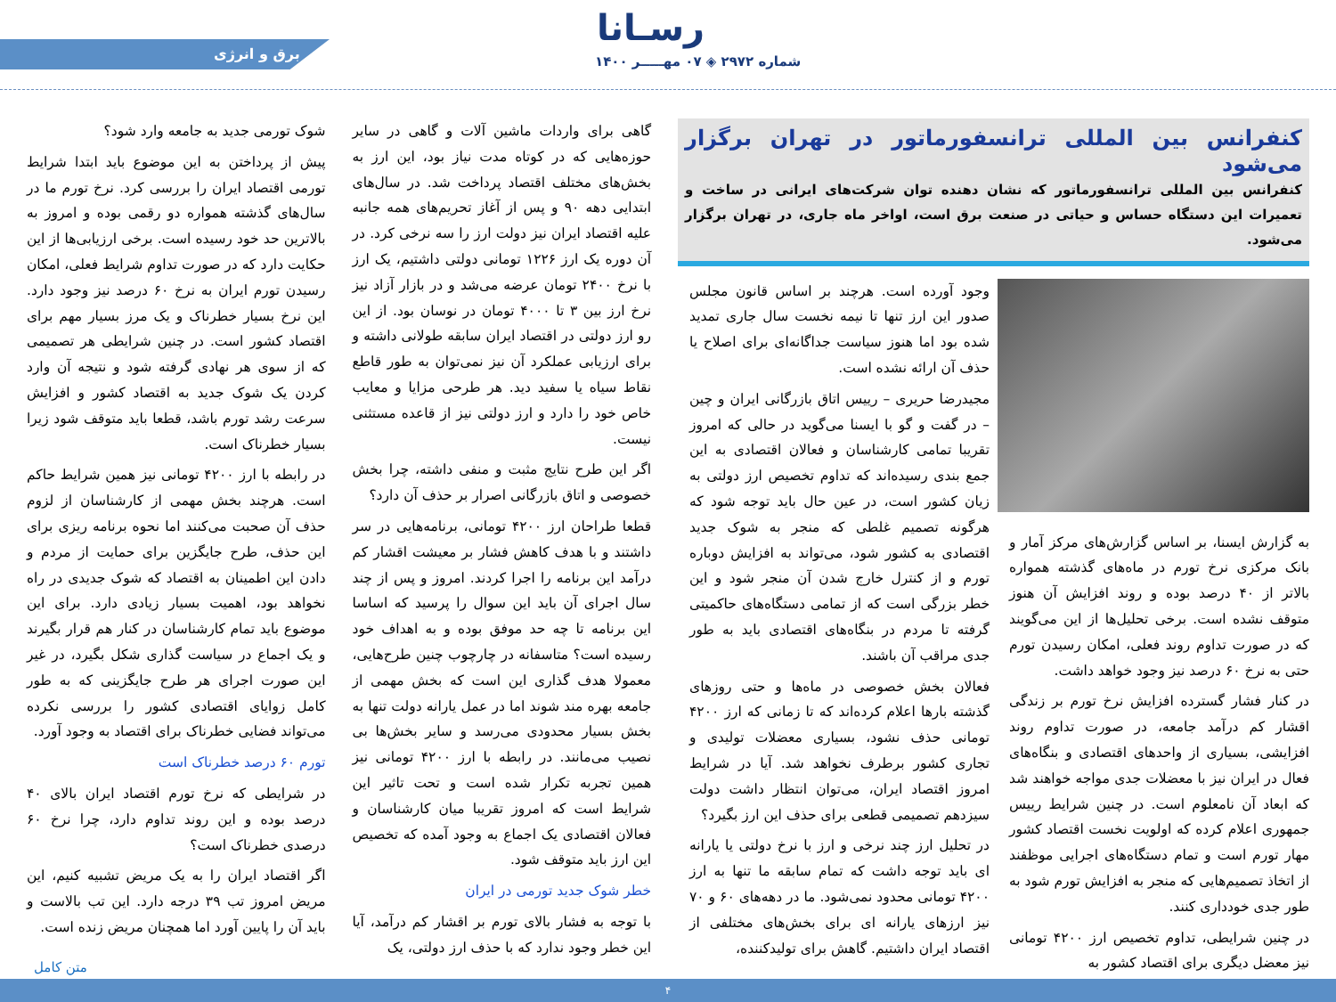رسـانا
شماره ۲۹۷۲ ◈ ۰۷ مهـــــر ۱۴۰۰
برق و انرژی
کنفرانس بین المللی ترانسفورماتور در تهران برگزار می‌شود
کنفرانس بین المللی ترانسفورماتور که نشان دهنده توان شرکت‌های ایرانی در ساخت و تعمیرات این دستگاه حساس و حیاتی در صنعت برق است، اواخر ماه جاری، در تهران برگزار می‌شود.
به گزارش ایسنا، بر اساس گزارش‌های مرکز آمار و بانک مرکزی نرخ تورم در ماه‌های گذشته همواره بالاتر از ۴۰ درصد بوده و روند افزایش آن هنوز متوقف نشده است. برخی تحلیل‌ها از این می‌گویند که در صورت تداوم روند فعلی، امکان رسیدن تورم حتی به نرخ ۶۰ درصد نیز وجود خواهد داشت.
در کنار فشار گسترده افزایش نرخ تورم بر زندگی اقشار کم درآمد جامعه، در صورت تداوم روند افزایشی، بسیاری از واحدهای اقتصادی و بنگاه‌های فعال در ایران نیز با معضلات جدی مواجه خواهند شد که ابعاد آن نامعلوم است. در چنین شرایط رییس جمهوری اعلام کرده که اولویت نخست اقتصاد کشور مهار تورم است و تمام دستگاه‌های اجرایی موظفند از اتخاذ تصمیم‌هایی که منجر به افزایش تورم شود به طور جدی خودداری کنند.
در چنین شرایطی، تداوم تخصیص ارز ۴۲۰۰ تومانی نیز معضل دیگری برای اقتصاد کشور به
وجود آورده است. هرچند بر اساس قانون مجلس صدور این ارز تنها تا نیمه نخست سال جاری تمدید شده بود اما هنوز سیاست جداگانه‌ای برای اصلاح یا حذف آن ارائه نشده است.
مجیدرضا حریری – رییس اتاق بازرگانی ایران و چین – در گفت و گو با ایسنا می‌گوید در حالی که امروز تقریبا تمامی کارشناسان و فعالان اقتصادی به این جمع بندی رسیده‌اند که تداوم تخصیص ارز دولتی به زیان کشور است، در عین حال باید توجه شود که هرگونه تصمیم غلطی که منجر به شوک جدید اقتصادی به کشور شود، می‌تواند به افزایش دوباره تورم و از کنترل خارج شدن آن منجر شود و این خطر بزرگی است که از تمامی دستگاه‌های حاکمیتی گرفته تا مردم در بنگاه‌های اقتصادی باید به طور جدی مراقب آن باشند.
فعالان بخش خصوصی در ماه‌ها و حتی روزهای گذشته بارها اعلام کرده‌اند که تا زمانی که ارز ۴۲۰۰ تومانی حذف نشود، بسیاری معضلات تولیدی و تجاری کشور برطرف نخواهد شد. آیا در شرایط امروز اقتصاد ایران، می‌توان انتظار داشت دولت سیزدهم تصمیمی قطعی برای حذف این ارز بگیرد؟
در تحلیل ارز چند نرخی و ارز با نرخ دولتی یا یارانه ای باید توجه داشت که تمام سابقه ما تنها به ارز ۴۲۰۰ تومانی محدود نمی‌شود. ما در دهه‌های ۶۰ و ۷۰ نیز ارزهای یارانه ای برای بخش‌های مختلفی از اقتصاد ایران داشتیم. گاهش برای تولیدکننده،
گاهی برای واردات ماشین آلات و گاهی در سایر حوزه‌هایی که در کوتاه مدت نیاز بود، این ارز به بخش‌های مختلف اقتصاد پرداخت شد. در سال‌های ابتدایی دهه ۹۰ و پس از آغاز تحریم‌های همه جانبه علیه اقتصاد ایران نیز دولت ارز را سه نرخی کرد. در آن دوره یک ارز ۱۲۲۶ تومانی دولتی داشتیم، یک ارز با نرخ ۲۴۰۰ تومان عرضه می‌شد و در بازار آزاد نیز نرخ ارز بین ۳ تا ۴۰۰۰ تومان در نوسان بود. از این رو ارز دولتی در اقتصاد ایران سابقه طولانی داشته و برای ارزیابی عملکرد آن نیز نمی‌توان به طور قاطع نقاط سیاه یا سفید دید. هر طرحی مزایا و معایب خاص خود را دارد و ارز دولتی نیز از قاعده مستثنی نیست.
اگر این طرح نتایج مثبت و منفی داشته، چرا بخش خصوصی و اتاق بازرگانی اصرار بر حذف آن دارد؟
قطعا طراحان ارز ۴۲۰۰ تومانی، برنامه‌هایی در سر داشتند و با هدف کاهش فشار بر معیشت اقشار کم درآمد این برنامه را اجرا کردند. امروز و پس از چند سال اجرای آن باید این سوال را پرسید که اساسا این برنامه تا چه حد موفق بوده و به اهداف خود رسیده است؟ متاسفانه در چارچوب چنین طرح‌هایی، معمولا هدف گذاری این است که بخش مهمی از جامعه بهره مند شوند اما در عمل یارانه دولت تنها به بخش بسیار محدودی می‌رسد و سایر بخش‌ها بی نصیب می‌مانند. در رابطه با ارز ۴۲۰۰ تومانی نیز همین تجربه تکرار شده است و تحت تاثیر این شرایط است که امروز تقریبا میان کارشناسان و فعالان اقتصادی یک اجماع به وجود آمده که تخصیص این ارز باید متوقف شود.
خطر شوک جدید تورمی در ایران
با توجه به فشار بالای تورم بر اقشار کم درآمد، آیا این خطر وجود ندارد که با حذف ارز دولتی، یک
شوک تورمی جدید به جامعه وارد شود؟
پیش از پرداختن به این موضوع باید ابتدا شرایط تورمی اقتصاد ایران را بررسی کرد. نرخ تورم ما در سال‌های گذشته همواره دو رقمی بوده و امروز به بالاترین حد خود رسیده است. برخی ارزیابی‌ها از این حکایت دارد که در صورت تداوم شرایط فعلی، امکان رسیدن تورم ایران به نرخ ۶۰ درصد نیز وجود دارد. این نرخ بسیار خطرناک و یک مرز بسیار مهم برای اقتصاد کشور است. در چنین شرایطی هر تصمیمی که از سوی هر نهادی گرفته شود و نتیجه آن وارد کردن یک شوک جدید به اقتصاد کشور و افزایش سرعت رشد تورم باشد، قطعا باید متوقف شود زیرا بسیار خطرناک است.
در رابطه با ارز ۴۲۰۰ تومانی نیز همین شرایط حاکم است. هرچند بخش مهمی از کارشناسان از لزوم حذف آن صحبت می‌کنند اما نحوه برنامه ریزی برای این حذف، طرح جایگزین برای حمایت از مردم و دادن این اطمینان به اقتصاد که شوک جدیدی در راه نخواهد بود، اهمیت بسیار زیادی دارد. برای این موضوع باید تمام کارشناسان در کنار هم قرار بگیرند و یک اجماع در سیاست گذاری شکل بگیرد، در غیر این صورت اجرای هر طرح جایگزینی که به طور کامل زوایای اقتصادی کشور را بررسی نکرده می‌تواند فضایی خطرناک برای اقتصاد به وجود آورد.
تورم ۶۰ درصد خطرناک است
در شرایطی که نرخ تورم اقتصاد ایران بالای ۴۰ درصد بوده و این روند تداوم دارد، چرا نرخ ۶۰ درصدی خطرناک است؟
اگر اقتصاد ایران را به یک مریض تشبیه کنیم، این مریض امروز تب ۳۹ درجه دارد. این تب بالاست و باید آن را پایین آورد اما همچنان مریض زنده است.
متن کامل
۴